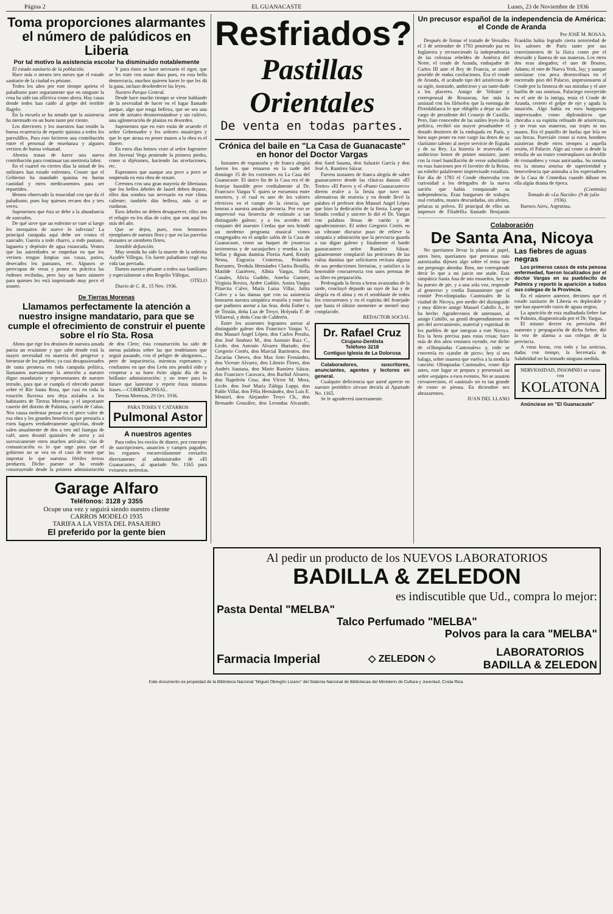Página 2 EL GUANACASTE Lunes, 23 de Noviembre de 1936
Toma proporciones alarmantes el número de palúdicos en Liberia
Por tal motivo la asistencia escolar ha disminuido notablemente
El estado sanitario de la población.
Hace más o menos tres meses que el estado sanitario de la ciudad es pésimo.
Todos los años por este tiempo aprieta el paludismo paro seguramente que en ninguno la cosa ha sido tan aflictiva como ahora. Hay casas donde todos han caído al golpe del terrible flagelo.
En la escuela se ha notado que la asistencia ha mermado en un buen tanto por ciento.
Los directores y los maestros han tenido la buena ocurrencia de repartir quinina a todos los parvulillos. Para esto hicieron una contribución entre el personal de enseñanza y algunos vecinos de buena voluntad.
Ahorita tratan de hacer una nueva contribución para continuar tan meritoria labor.
En el cuartel en ciertos días la mitad de los militares han estado enfermos. Conste que el Gobierno ha mandado quinina en buena cantidad y otros medicamentos para ser repartidos.
Hemos observado la tenacidad con que da el paludismo, pues hay quienes recaen dos y tres veces.
Suponemos que ésta se debe a la abundancia de zancudos.
De qué sirve que un enfermo se cure si luego los mosquitos de nuevo lo infectan? La principal campaña aquí debe ser contra el zancudo. Guerra a todo charco, a todo pantano, laguneta y depósito de agua estancada. Vemos que las autoridades se empeñan en que los vecinos tengan limpias sus casas, patios, desecados los pantanos, etc. Algunos se preocupan de veras y ponen en práctica las órdenes recibidas, pero hay un buen número para quienes les está importando muy poco el asunto.
Y para éstos se hace necesario el rigor, que se les trate con mano dura pues, en esta bella democracia, muchos quieren hacer lo que les dá la gana, incluso desobedecer las leyes.
Nuestro Parque Central.
Desde hace mucho tiempo se viene hablando de la necesidad de hacer en el lugar llamado parque, algo que tenga belleza, que no sea una serie de arriates desmoronándose y sin cultivo, una aglomeración de plantas en desorden.
Suponemos que en esto están de acuerdo el señor Gobernador y los señores munícipes y que lo que atrasa en poner manos a la obra es el dinero.
En estos días hemos visto al señor Ingeniero don Juvenal Vega poniendo la primera piedra, como si dijéramos, haciendo las nivelaciones, etc.
Esperamos que aunque sea poco a poco se emprenda en esta obra de ornato.
Creemos con una gran mayoría de liberianas que los bellos árboles de laurel deben dejarse, ellos dan sombra tan necesario en este clima caliente; también dán belleza, más si se cuidaran.
Esos árboles no deben desaparecer, ellos son el refugio en los días de calor, que son aquí los más del año.
Que se dejen, pues, esos hermosos ejemplares de nuestra flora y que en las parcelas restantes se siembren flores.
Sensible defunción.
Muy sentida ha sido la muerte de la señorita Aaydée Villegas. Un fuerte paludismo cegó esa vida tan preciada.
Damos nuestro pésame a todos sus familiares y especialmente a don Rogelio Villegas.
OTELO
Diario de C. R., 15 Nov. 1936.
De Tierras Morenas
Llamamos perfectamente la atención a nuestro insigne mandatario, para que se cumple el ofrecimiento de construir el puente sobre el río Sta. Rosa
Ahora que rige los destinos de nuestra amada patria un ecuánime y que sabe donde está la mayor necesidad en materia del progreso y bienestar de los pueblos; ya casi desapasionados de tanta promesa en toda campaña política, llamamos nuevamente la atención a nuestro digno mandatario y representantes de nuestro terruño, para que se cumpla el ofrecido puente sobre el Río Santa Rosa, que casi en toda la estación lluviosa nos deja aislados a los habitantes de Tierras Morenas y el importante caserío del distrito de Palmira, cantón de Cañas. Nos causa molestar pensar en el poco valor de esa obra y los grandes beneficios que prestaría a estos lugares verdaderamente agrícolas, donde salen anualmente de dos a tres mil fanegas de café, unos dosmil quintales de arroz y así sucesivamente otros muchos artículos; vías de comunicación es lo que urge para que el gobierno no se vea en el caso de tener que importar lo que nuestras fértiles tierras producen. Dicho puente se ha venido construyendo desde la primera administración de don Cleto; ésta construcción ha sido de meras palabras sobre las que tendríamos que seguir pasando, con el peligro de ahogarnos.... pero de impaciencia, mientras esperamos y confiamos en que don León nos pondrá oído y cooperar a su buen éxito algún día de su brillanto administración: y no tener para lo futuro que lamentar y repetir éstas mismas frases.—CORRESPONSAL.
Tierras Morenas, 29 Oct. 1936.
PARA TOSES Y CATARROS
Pulmonal Astor
A nuestros agentes
Para todos los envíos de dinero, por concepto de suscripciones, anuncios y campos pagados, les rogamos encarecidamente enviarlos directamente al administrador de «El Guanacaste», al apartado No. 1165 para evitarnos molestias.
Garage Alfaro
Teléfonos: 3128 y 3355
Ocupe una vez y seguirá siendo nuestro cliente
CARROS MODELO 1935
TARIFA A LA VISTA DEL PASAJERO
El preferido por la gente bien
Resfriados?
Pastillas Orientales
De venta en todas partes.
Crónica del baile en "La Casa de Guanacaste" en honor del Doctor Vargas
Instantes de expansión y de franca alegría fueron los que reinaron en la tarde del domingo 15 de los corrientes en La Casa del Guanacaste. El único fin de la Casa era el de festejar humilde pero cordialmente al Dr. Francisco Vargas V. quien se encuentra entre nosotros, y el cual es uno de los valores efectivos en el campo de la ciencia, que honran a nuestra amada provincia. Por eso se improvisó esa fiestecita de estímulo a tan distinguido galeno; y a los acordes del conjunto del maestro Cerdas que nos brindó un moderno programa musical vimos congregados en el amplio salón de la Casa de Guanacaste, como un buquet de josmecas invierneras y de sacanjuches y resedas a las bellas y dignas damitas Florita Aued, Kemly Nema, Engracia Contreras, Práxedes Barrantes, Teodula Hernández Clarita Bonilla, Matilde Gutiérrez, Albita Vargas, Sofía Canales, Alicia Gudiño, Amelia Garnier, Virginia Rovira, Aydee Gudiño, Amira Vargas Pilarcita Calvo, María Luisa Villar, Julita Calvo y a las damas que con su asistencia honraron nuestra simpática reunión y entre las que pudimos anotar a las Sras. doña Esther v. de Tristán, doña Luz de Troyo, Holynda F. de Villarreal, y doña Cruz de Calderón.
Entre los asistentes logramos anotar al distinguido galeno don Francisco Vargas V., don Manuel Angel López, don Carlos Peralta, don José Jiménez M., don Antonio Ruiz C., Licdo. don Antonio Alvarez Hurtado, don Gregorio Cortés, don Marcial Barrientos, don Zacarías Cheves, don Max Soto Fernández, don Vicente Alvarez, don Liborio Flores, don Andrés Santana, don Mario Ramírez Sáizar, don Francisco Caravaca, don Rachid Alvarez, don Napoleón Cruz, don Víctor M. Mora, Licdo. don José María Zúñiga Luppi, don Pablo Villar, don Félix Hernández, don Luis E. Montiel, don Alejandro Troyo Ch., don Bernardo González, don Leonidas Alvarado, don Saed Sauma, don Salustio García y don José A. Ramírez Sáizar.
Fueron instantes de franca alegría de sabor guanacasteco donde las clásicas danzas «El Torito» «El Pavo» y el «Punto Guanacasteco» dieron realce a la fiesta que tuvo sus alternativas de oratoria y en donde llevó la palabra el profesor don Manuel Angel López que hizo la dedicación de la fiesta. Luego un brindis cordial y sincero lo dió el Dr. Vargas con palabras llenas de cariño y de agradecimiento. El señor Gregorio Cortés en un vibrante discurso puso de relieve la simpatía y admiración que la provincia guarda a tan digno galeno y finalmente el bardo guanacasteco señor Ramírez Sáizar, galantemente complació las peticiones de las cultas damitas que solicitaron recitara alguna de sus producciones literarias, y satisfizo a la honorable concurrencia con unos poemas de su libro en preparación.
Prolongada la fiesta a horas avanzadas de la tarde, concluyó dejando un rayo de luz y de alegría en el alma y en el semblante de todos los concurrentes y en el espíritu del festejado que hasta el último momento se mostró muy complacido.
REDACTOR SOCIAL
Dr. Rafael Cruz
Cirujano-Dentista
Teléfono 3218
Contiguo Iglesia de La Dolorosa
Colaboradores, suscritores, anunciantes, agentes y lectores en general.
Cualquier deficiencia que usted aprecie en nuestro periódico sírvase decirla al Apartado No. 1165.
Se le agradecerá sinceramente.
Un precusor español de la independencia de América: el Conde de Aranda
Por JOSÉ M. ROSA h.
Después de firmar el tratado de Versalles el 3 de setiembre de 1783 poniendo paz en Inglaterra y reconociendo la independencia de las colonias rebeldes de América del Norte, el conde de Aranda, embajador de Carlos III ante el Rey de Francia, se sintió poseído de ondas cavilaciones. Era el conde de Aranda, el acabado tipo del aristócrata de su siglo, instruido, ambicioso y un tanto dado a los placeres. Amigo de Voltaire y corresponsal de Rousseau, fue más la amistad con los filósofos que la enemiga de Floridablanca lo que obligólo a dejar su alto cargo de presidente del Consejo de Castilla. Pero, fino conocedor de las sutiles leyes de la política, recibió sin mayor pesadumbre el dorado destierro de la embajada en París, y bien supo poner en este cargo las dotes de su clarísimo talento al mejor servicio de España y de su Rey. La historia le reservaba el ambicioso honor de primer ministro, junto con la cruel humillación de verse substituido en esas funciones por el favorito de la Reina, un esbelto palafrenero improvisado estadista. Ese día de 1783 el Conde observaba con curiosidad a los delegados de la nueva nación que había conquistado su independencia. Eran burgueses de trabajos mal cortados, manos descuidadas, sin afeites, pelucas ni polvos. El principal de ellos un impresor de Filadelfia llamado Benjamín Franklin había logrado cierta notoriedad de los salones de París tanto por sus conocimientos de la física como por el descuido y llaneza de sus maneras. Los otros dos eran abogados; el uno de Boston, Adams; el otro de Nueva York, Jay; y aunque movíanse con poca desenvoltura en el encerrado piso del Palacio, impresionaron al Conde por la firmeza de sus miradas y el aire burlón de sus sonrisas. Palaciego envejecido en el arte de la intriga, tenía el Conde de Aranda, certero el golpe de ojo y aguda la intuición. Algo había en esos burgueses improvisados como diplomáticos que chocaba a su espíritu refinado de aristócrata, y no eran sus maneras, sus trajes ni sus manos. Era el puntillo de burlas que leía en sus bocas. Parecíale como si estos hombres asistieran desde otros tiempos a aquella sesión, el Palacio. Algo así como si desde la tertulia de un teatro contemplasen un desfile de costumbres y cosas anticuadas. Su sonrisa era la misma sonrisa de superioridad y benevolencia que animaba a los espectadores de la Casa de Comedias cuando dábase en ella algún drama de época.
(Continúa)
Tomado de «La Nación» (9 de julio 1936).
Buenos Aires, Argentina.
Colaboración
De Santa Ana, Nicoya
No queríamos llevar la pluma al papel, antes bien, queríamos que personas más autorizadas dijesen algo sobre el tema que me propongo abordar. Bien, me corresponde decir lo que a mi juicio me atañe. Esta simpática Santa Ana de mis ensueños, hoy se ha puesto de pie, y a una sola voz, responde al generoso y cordia llamamiento que el comité Pro-olimpiadas Cantonales de la ciudad de Nicoya, por medio del distinguido y muy dilecto amigo Manuel Cubillo A., le ha hecho. Agradecemos de antemano, al amigo Cubillo, su gentil desprendimiento en pro del acercamiento, material y espiritual de los pueblos de que integran a este Nicoya. Era la hora precisa para estas cosas; hace más de dos años venimos oyendo, ese dicho de «Olimpiadas Cantonales» y, todo se convertía en «jarabe de pico»; hoy sí nos halaga, sobre manera que vuelva a la moda la canción: Olimpiadas Cantonales, como dije antes, este lugar se prepara y presentará un señor «equipo» a esos eventos. No se asusten cirvunvecinos, el «animal» no es tan grande de como se piensa. En diciembre nos abrazaremos.
JUAN DEL LLANO
Las fiebres de aguas negras
Los primeros casos de esta penosa enfermedad, fueron localizados por el doctor Vargas en su pueblecito de Palmira y reportó la aparición a todos sus colegas de la Provincia.
En el número anterior, decimos que el estado sanitario de Liberia es deplorable y que han aparecido casos de aguas negras.
La aparición de esta malhadada fiebre fue en Palmira, diagnosticada por el Dr. Vargas.
El mismo doctor en previsión del aumento y propagación de dicha fiebre, dió la voz de alarma a sus colegas de la provincia.
A estas horas, con todo y las noticias, dadas con tiempo, la Secretaría de Salubridad no ha tomado ninguna medida.
NERVIOSIDAD, INSOMNIO se curan con
KOLATONA
Anúnciese en "El Guanacaste"
Al pedir un producto de los NUEVOS LABORATORIOS
BADILLA & ZELEDON
es indiscutible que Ud., compra lo mejor:
Pasta Dental "MELBA"
Talco Perfumado "MELBA"
Polvos para la cara "MELBA"
Farmacia Imperial ◇ ZELEDON ◇ LABORATORIOS
BADILLA & ZELEDON
Este documento es propiedad de la Biblioteca Nacional "Miguel Obregón Lizano" del Sistema Nacional de Bibliotecas del Ministerio de Cultura y Juventud, Costa Rica.